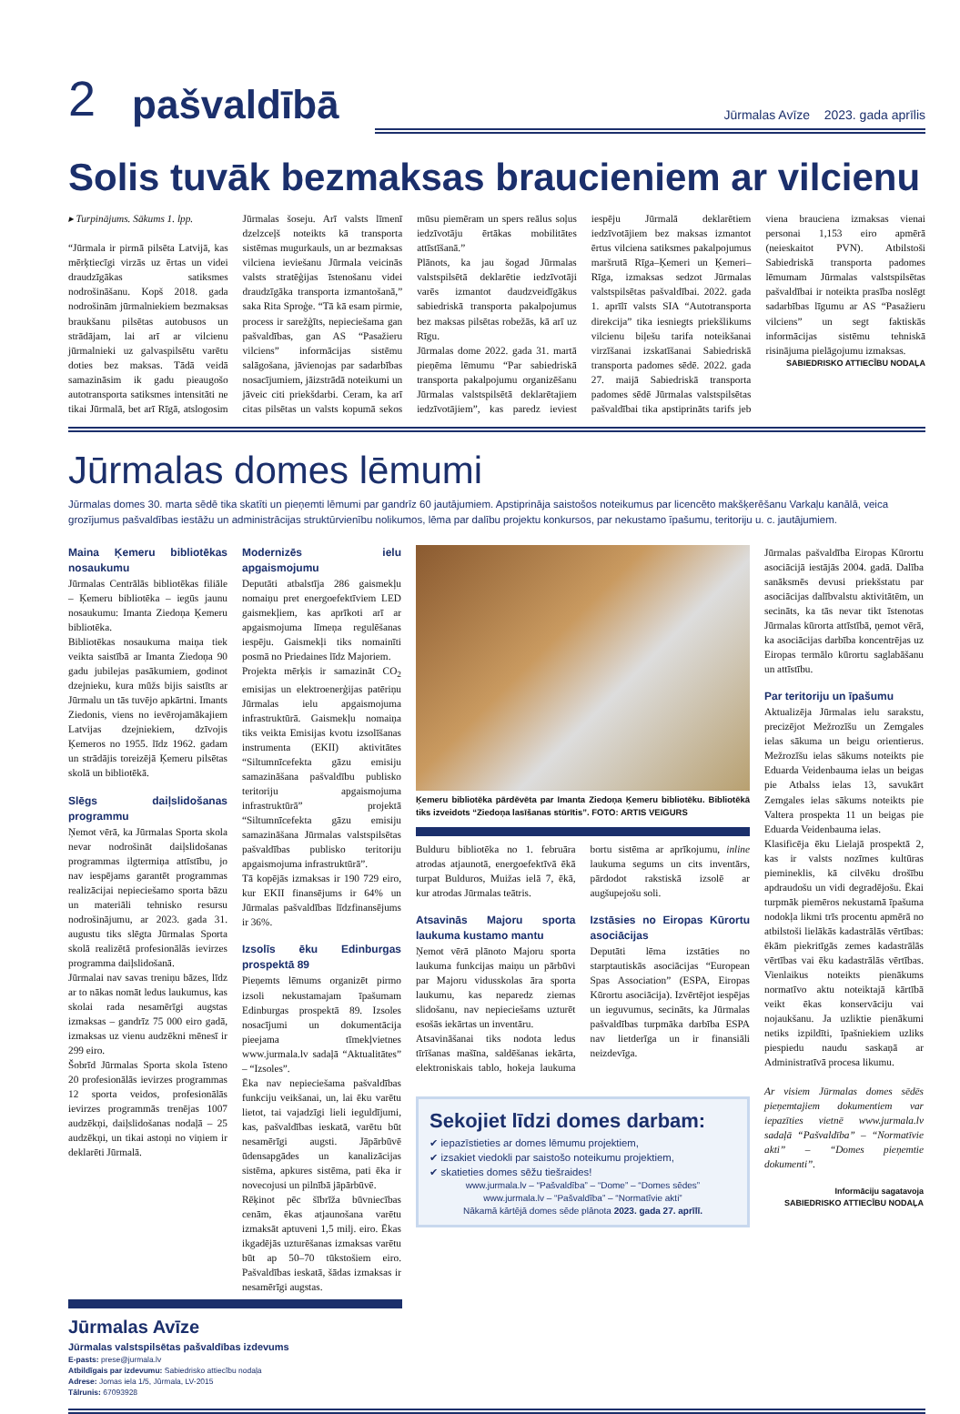2 pašvaldībā
Jūrmalas Avīze 2023. gada aprīlis
Solis tuvāk bezmaksas braucieniem ar vilcienu
▸ Turpinājums. Sākums 1. lpp.
“Jūrmala ir pirmā pilsēta Latvijā, kas mērķtiecīgi virzās uz ērtas un videi draudzīgākas satiksmes nodrošināšanu. Kopš 2018. gada nodrošinām jūrmalniekiem bezmaksas braukšanu pilsētas autobusos un strādājam, lai arī ar vilcienu jūrmalnieki uz galvaspilsētu varētu doties bez maksas. Tādā veidā samazināsim ik gadu pieaugošo autotransporta satiksmes intensitāti ne tikai Jūrmalā, bet arī Rīgā, atslogosim Jūrmalas šoseju. Arī valsts līmenī dzelzceļš noteikts kā transporta sistēmas mugurkauls, un ar bezmaksas vilciena ieviešanu Jūrmala veicinās valsts stratēģijas īstenošanu videi draudzīgāka transporta izmantošanā,” saka Rita Sproģe. “Tā kā esam pirmie, process ir sarežģīts, nepieciešama gan pašvaldības, gan AS “Pasažieru vilciens” informācijas sistēmu salāgošana, jāvienojas par sadarbības nosacījumiem, jāizstrādā noteikumi un jāveic citi priekšdarbi. Ceram, ka arī citas pilsētas un valsts kopumā sekos mūsu piemēram un spers reālus soļus iedzīvotāju ērtākas mobilitātes attīstīšanā.”
Plānots, ka jau šogad Jūrmalas valstspilsētā deklarētie iedzīvotāji varēs izmantot daudzveidīgākus sabiedriskā transporta pakalpojumus bez maksas pilsētas robežās, kā arī uz Rīgu.
Jūrmalas dome 2022. gada 31. martā pieņēma lēmumu “Par sabiedriskā transporta pakalpojumu organizēšanu Jūrmalas valstspilsētā deklarētajiem iedzīvotājiem”, kas paredz ieviest iespēju Jūrmalā deklarētiem iedzīvotājiem bez maksas izmantot ērtus vilciena satiksmes pakalpojumus maršrutā Rīga–Ķemeri un Ķemeri–Rīga, izmaksas sedzot Jūrmalas valstspilsētas pašvaldībai. 2022. gada 1. aprīlī valsts SIA “Autotransporta direkcija” tika iesniegts priekšlikums vilcienu biļešu tarifa noteikšanai virzīšanai izskatīšanai Sabiedriskā transporta padomes sēdē. 2022. gada 27. maijā Sabiedriskā transporta padomes sēdē Jūrmalas valstspilsētas pašvaldībai tika apstiprināts tarifs jeb viena brauciena izmaksas vienai personai 1,153 eiro apmērā (neieskaitot PVN). Atbilstoši Sabiedriskā transporta padomes lēmumam Jūrmalas valstspilsētas pašvaldībai ir noteikta prasība noslēgt sadarbības līgumu ar AS “Pasažieru vilciens” un segt faktiskās informācijas sistēmu tehniskā risinājuma pielāgojumu izmaksas.
SABIEDRISKO ATTIECĪBU NODAĻA
Jūrmalas domes lēmumi
Jūrmalas domes 30. marta sēdē tika skatīti un pieņemti lēmumi par gandrīz 60 jautājumiem. Apstiprināja saistošos noteikumus par licencēto makšķerēšanu Varkaļu kanālā, veica grozījumus pašvaldības iestāžu un administrācijas struktūrvienību nolikumos, lēma par dalību projektu konkursos, par nekustamo īpašumu, teritoriju u. c. jautājumiem.
Maina Ķemeru bibliotēkas nosaukumu
Jūrmalas Centrālās bibliotēkas filiāle – Ķemeru bibliotēka – iegūs jaunu nosaukumu: Imanta Ziedoņa Ķemeru bibliotēka.
Bibliotēkas nosaukuma maiņa tiek veikta saistībā ar Imanta Ziedoņa 90 gadu jubilejas pasākumiem, godinot dzejnieku, kura mūžs bijis saistīts ar Jūrmalu un tās tuvējo apkārtni. Imants Ziedonis, viens no ievērojamākajiem Latvijas dzejniekiem, dzīvojis Ķemeros no 1955. līdz 1962. gadam un strādājis toreizējā Ķemeru pilsētas skolā un bibliotēkā.
Slēgs daiļslidošanas programmu
Ņemot vērā, ka Jūrmalas Sporta skola nevar nodrošināt daiļslidošanas programmas ilgtermiņa attīstību, jo nav iespējams garantēt programmas realizācijai nepieciešamo sporta bāzu un materiāli tehnisko resursu nodrošinājumu, ar 2023. gada 31. augustu tiks slēgta Jūrmalas Sporta skolā realizētā profesionālās ievirzes programma daiļslidošanā.
Jūrmalai nav savas treniņu bāzes, līdz ar to nākas nomāt ledus laukumus, kas skolai rada nesamērīgi augstas izmaksas – gandrīz 75 000 eiro gadā, izmaksas uz vienu audzēkni mēnesī ir 299 eiro.
Šobrīd Jūrmalas Sporta skola īsteno 20 profesionālās ievirzes programmas 12 sporta veidos, profesionālās ievirzes programmās trenējas 1007 audzēkņi, daiļslidošanas nodaļā – 25 audzēkņi, un tikai astoņi no viņiem ir deklarēti Jūrmalā.
Modernizēs ielu apgaismojumu
Deputāti atbalstīja 286 gaismekļu nomaiņu pret energoefektīviem LED gaismekļiem, kas aprīkoti arī ar apgaismojuma līmeņa regulēšanas iespēju. Gaismekļi tiks nomainīti posmā no Priedaines līdz Majoriem.
Projekta mērķis ir samazināt CO<sub>2</sub> emisijas un elektroenerģijas patēriņu Jūrmalas ielu apgaismojuma infrastruktūrā. Gaismekļu nomaiņa tiks veikta Emisijas kvotu izsolīšanas instrumenta (EKII) aktivitātes “Siltumnīcefekta gāzu emisiju samazināšana pašvaldību publisko teritoriju apgaismojuma infrastruktūrā” projektā “Siltumnīcefekta gāzu emisiju samazināšana Jūrmalas valstspilsētas pašvaldības publisko teritoriju apgaismojuma infrastruktūrā”.
Tā kopējās izmaksas ir 190 729 eiro, kur EKII finansējums ir 64% un Jūrmalas pašvaldības līdzfinansējums ir 36%.
Izsolīs ēku Edinburgas prospektā 89
Pieņemts lēmums organizēt pirmo izsoli nekustamajam īpašumam Edinburgas prospektā 89. Izsoles nosacījumi un dokumentācija pieejama tīmekļvietnes www.jurmala.lv sadaļā “Aktualitātes” – “Izsoles”.
Ēka nav nepieciešama pašvaldības funkciju veikšanai, un, lai ēku varētu lietot, tai vajadzīgi lieli ieguldījumi, kas, pašvaldības ieskatā, varētu būt nesamērīgi augsti. Jāpārbūvē ūdensapgādes un kanalizācijas sistēma, apkures sistēma, pati ēka ir novecojusi un pilnībā jāpārbūvē.
Rēķinot pēc šībrīža būvniecības cenām, ēkas atjaunošana varētu izmaksāt aptuveni 1,5 milj. eiro. Ēkas ikgadējās uzturēšanas izmaksas varētu būt ap 50–70 tūkstošiem eiro. Pašvaldības ieskatā, šādas izmaksas ir nesamērīgi augstas.
Ķemeru bibliotēka pārdēvēta par Imanta Ziedoņa Ķemeru bibliotēku. Bibliotēkā tiks izveidots “Ziedoņa lasīšanas stūrītis”. FOTO: ARTIS VEIGURS
Bulduru bibliotēka no 1. februāra atrodas atjaunotā, energoefektīvā ēkā turpat Bulduros, Muižas ielā 7, ēkā, kur atrodas Jūrmalas teātris.
Atsavinās Majoru sporta laukuma kustamo mantu
Ņemot vērā plānoto Majoru sporta laukuma funkcijas maiņu un pārbūvi par Majoru vidusskolas āra sporta laukumu, kas neparedz ziemas slidošanu, nav nepieciešams uzturēt esošās iekārtas un inventāru.
Atsavināšanai tiks nodota ledus tīrīšanas mašīna, saldēšanas iekārta, elektroniskais tablo, hokeja laukuma bortu sistēma ar aprīkojumu, inline laukuma segums un cits inventārs, pārdodot rakstiskā izsolē ar augšupejošu soli.
Izstāsies no Eiropas Kūrortu asociācijas
Deputāti lēma izstāties no starptautiskās asociācijas “European Spas Association” (ESPA, Eiropas Kūrortu asociācija). Izvērtējot iespējas un ieguvumus, secināts, ka Jūrmalas pašvaldības turpmāka darbība ESPA nav lietderīga un ir finansiāli neizdevīga.
Sekojiet līdzi domes darbam:
✔ iepazīstieties ar domes lēmumu projektiem,
✔ izsakiet viedokli par saistošo noteikumu projektiem,
✔ skatieties domes sēžu tiešraides!
www.jurmala.lv – “Pašvaldība” – “Dome” – “Domes sēdes”
www.jurmala.lv – “Pašvaldība” – “Normatīvie akti”
Nākamā kārtējā domes sēde plānota 2023. gada 27. aprīlī.
Jūrmalas pašvaldība Eiropas Kūrortu asociācijā iestājās 2004. gadā. Dalība sanāksmēs devusi priekšstatu par asociācijas dalībvalstu aktivitātēm, un secināts, ka tās nevar tikt īstenotas Jūrmalas kūrorta attīstībā, ņemot vērā, ka asociācijas darbība koncentrējas uz Eiropas termālo kūrortu saglabāšanu un attīstību.
Par teritoriju un īpašumu
Aktualizēja Jūrmalas ielu sarakstu, precizējot Mežrozīšu un Zemgales ielas sākuma un beigu orientierus. Mežrozīšu ielas sākums noteikts pie Eduarda Veidenbauma ielas un beigas pie Atbalss ielas 13, savukārt Zemgales ielas sākums noteikts pie Valtera prospekta 11 un beigas pie Eduarda Veidenbauma ielas.
Klasificēja ēku Lielajā prospektā 2, kas ir valsts nozīmes kultūras piemineklis, kā cilvēku drošību apdraudošu un vidi degradējošu. Ēkai turpmāk piemēros nekustamā īpašuma nodokļa likmi trīs procentu apmērā no atbilstoši lielākās kadastrālās vērtības: ēkām piekritīgās zemes kadastrālās vērtības vai ēku kadastrālās vērtības. Vienlaikus noteikts pienākums normatīvo aktu noteiktajā kārtībā veikt ēkas konservāciju vai nojaukšanu. Ja uzliktie pienākumi netiks izpildīti, īpašniekiem uzliks piespiedu naudu saskaņā ar Administratīvā procesa likumu.
Ar visiem Jūrmalas domes sēdēs pieņemtajiem dokumentiem var iepazīties vietnē www.jurmala.lv sadaļā “Pašvaldība” – “Normatīvie akti” – “Domes pieņemtie dokumenti”.
Informāciju sagatavoja
SABIEDRISKO ATTIECĪBU NODAĻA
Jūrmalas Avīze
Jūrmalas valstspilsētas pašvaldības izdevums
E-pasts: prese@jurmala.lv
Atbildīgais par izdevumu: Sabiedrisko attiecību nodaļa
Adrese: Jomas iela 1/5, Jūrmala, LV-2015
Tālrunis: 67093928